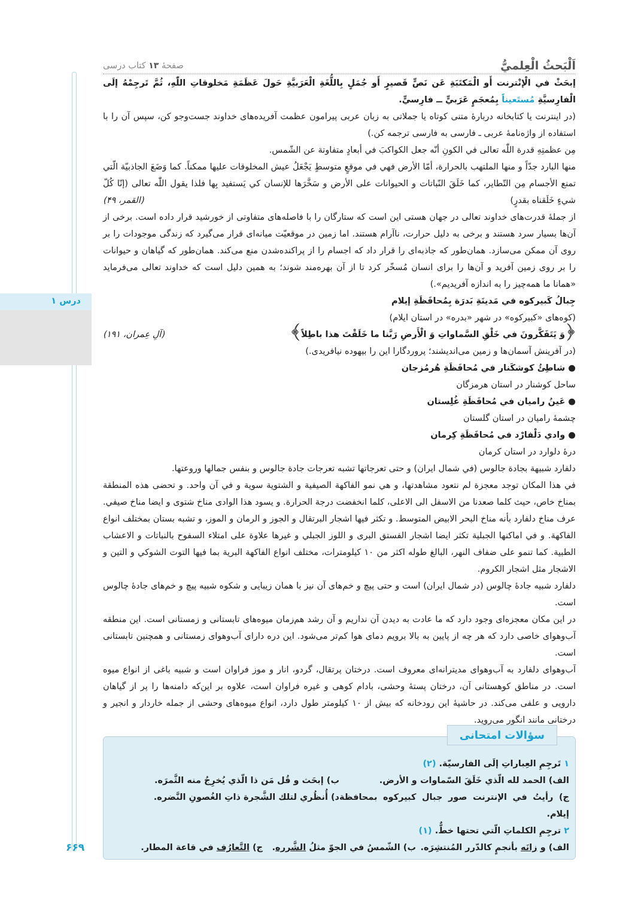درس ۱
۶۶۹
اَلْبَحثُ الْعِلميُّ صفحهٔ ۱۳ کتاب درسی
إبحَثْ في الْإنْترنت أَو الْمَكتَبَةِ عَن نَصٍّ قَصيرٍ أَو جُمَلٍ بِاللُّغَةِ الْعَرَبيَّةِ حَولَ عَظَمَةِ مَخلوقاتِ اللّٰهِ، ثُمَّ تَرجِمْهُ إلَى الْفارِسيَّةِ مُستَعيناً بِمُعجَمٍ عَرَبيٍّ ــ فارِسيٍّ.
(در اینترنت یا کتابخانه دربارهٔ متنی کوتاه یا جملاتی به زبان عربی پیرامون عظمت آفریده‌های خداوند جست‌وجو کن، سپس آن را با استفاده از واژه‌نامهٔ عربی ـ فارسی به فارسی ترجمه کن.)
مِن عظمتِهِ قدرة اللّٰه تعالى في الكونِ أنّه جعل الكواكبَ في أبعادٍ متفاوتة عن الشّمس.
منها البارد جدّاً و منها الملتهب بالحرارة، أمّا الأرض فهي في موقعٍ متوسطٍ يَجْعَلُ عيش المخلوقات عليها ممكناً. كما وَضَعَ الجاذبيّة الّتي تمنع الأجسام مِن التّطاير، كما خَلَقَ النّباتات و الحيوانات على الأرض و سَخَّرَها للإنسان كي يَستفيد بِها فلذا يقول اللّٰه تعالى (إنّا كُلّ شيءٍ خَلَقناه بقدرٍ) (القمر، ۴۹)
از جملهٔ قدرت‌های خداوند تعالی در جهان هستی این است که ستارگان را با فاصله‌های متفاوتی از خورشید قرار داده است. برخی از آن‌ها بسیار سرد هستند و برخی به دلیل حرارت، ناآرام هستند. اما زمین در موقعیّت میانه‌ای قرار می‌گیرد که زندگی موجودات را بر روی آن ممکن می‌سازد. همان‌طور که جاذبه‌ای را قرار داد که اجسام را از پراکنده‌شدن منع می‌کند. همان‌طور که گیاهان و حیوانات را بر روی زمین آفرید و آن‌ها را برای انسان مُسخّر کرد تا از آن بهره‌مند شوند؛ به همین دلیل است که خداوند تعالی می‌فرماید «همانا ما همه‌چیز را به اندازه آفریدیم».)
جِبالُ كَبيركوه في مَدينَةِ بَدرَة بِمُحافَظَةِ إيلام
(کوه‌های «کبیرکوه» در شهر «بدره» در استان ایلام)
﴿وَ يَتَفَكَّرونَ في خَلْقِ السَّماواتِ وَ الْأَرضِ رَبَّنا ما خَلَقْتَ هذا باطِلاً﴾ (آلِ عِمران، ۱۹۱)
(در آفرینش آسمان‌ها و زمین می‌اندیشند؛ پروردگارا این را بیهوده نیافریدی.)
● شاطِئُ كوشكَنار في مُحافَظَةِ هُرمُزجان
ساحل کوشنار در استان هرمزگان
● عَينُ راميان في مُحافَظَةِ غُلِستان
چشمهٔ رامیان در استان گلستان
● وادي دَلْفارْد في مُحافَظَةِ كِرمان
درهٔ دلوارد در استان کرمان
دلفارد شبيهة بجادة جالوس (في شمال ايران) و حتى تعرجاتها تشبه تعرجات جادة جالوس و بنفس جمالها وروعتها.
في هذا المكان توجد معجزة لم نتعود مشاهدتها، و هي نمو الفاكهة الصيفية و الشتوية سوية و في آن واحد. و تحضى هذه المنطقة بمناخ خاص، حيث كلما صعدنا من الاسفل الى الاعلى، كلما انخفضت درجة الحرارة. و يسود هذا الوادى مناخ شتوى و ايضا مناخ صيفي. عرف مناخ دلفارد بأنه مناخ البحر الابيض المتوسط. و تكثر فيها اشجار البرتقال و الجوز و الرمان و الموز، و تشبه بستان بمختلف انواع الفاكهة. و في اماكنها الجبلية تكثر ايضا اشجار الفستق البرى و اللوز الجبلي و غيرها علاوة على امتلاء السفوح بالنباتات و الاعشاب الطبية. كما تنمو على ضفاف النهر، البالغ طوله اكثر من ۱۰ كيلومترات، مختلف انواع الفاكهة البرية بما فيها التوت الشوكي و التين و الاشجار مثل اشجار الكروم.
دلفارد شبیه جادهٔ چالوس (در شمال ایران) است و حتی پیچ و خم‌های آن نیز با همان زیبایی و شکوه شبیه پیچ و خم‌های جادهٔ چالوس است.
در این مکان معجزه‌ای وجود دارد که ما عادت به دیدن آن نداریم و آن رشد هم‌زمان میوه‌های تابستانی و زمستانی است. این منطقه آب‌وهوای خاصی دارد که هر چه از پایین به بالا برویم دمای هوا کم‌تر می‌شود. این دره دارای آب‌وهوای زمستانی و همچنین تابستانی است.
آب‌وهوای دلفارد به آب‌وهوای مدیترانه‌ای معروف است. درختان پرتقال، گردو، انار و موز فراوان است و شبیه باغی از انواع میوه است. در مناطق کوهستانی آن، درختان پستهٔ وحشی، بادام کوهی و غیره فراوان است، علاوه بر این‌که دامنه‌ها را پر از گیاهان دارویی و علفی می‌کند. در حاشیهٔ این رودخانه که بیش از ۱۰ کیلومتر طول دارد، انواع میوه‌های وحشی از جمله خاردار و انجیر و درختانی مانند انگور می‌روید.
سؤالات امتحانی
۱ تَرجِمِ العِباراتِ إلَى الفارسيّة. (۲)
الف) الحمد لله الّذي خَلَقَ السّماوات و الأرض.
ب) إبحَث و قُل مَن ذا الّذي يُخرِجُ منه الثَّمرَه.
ج) رأيتُ في الإنترنت صور جبال كبيركوه بمحافظة إيلام.
د) أُنظُري لتلك الشَّجرة ذاتِ الغُصونِ النَّضره.
۲ ترجِمِ الكلماتِ الّتي تحتها خطٌّ. (۱)
الف) و زانَه بأنجمٍ كالدّرر المُنتشِرَه.
ب) الشّمسُ في الجوّ مثلُ الشَّرره.
ج) التَّعارُف في قاعة المطار.